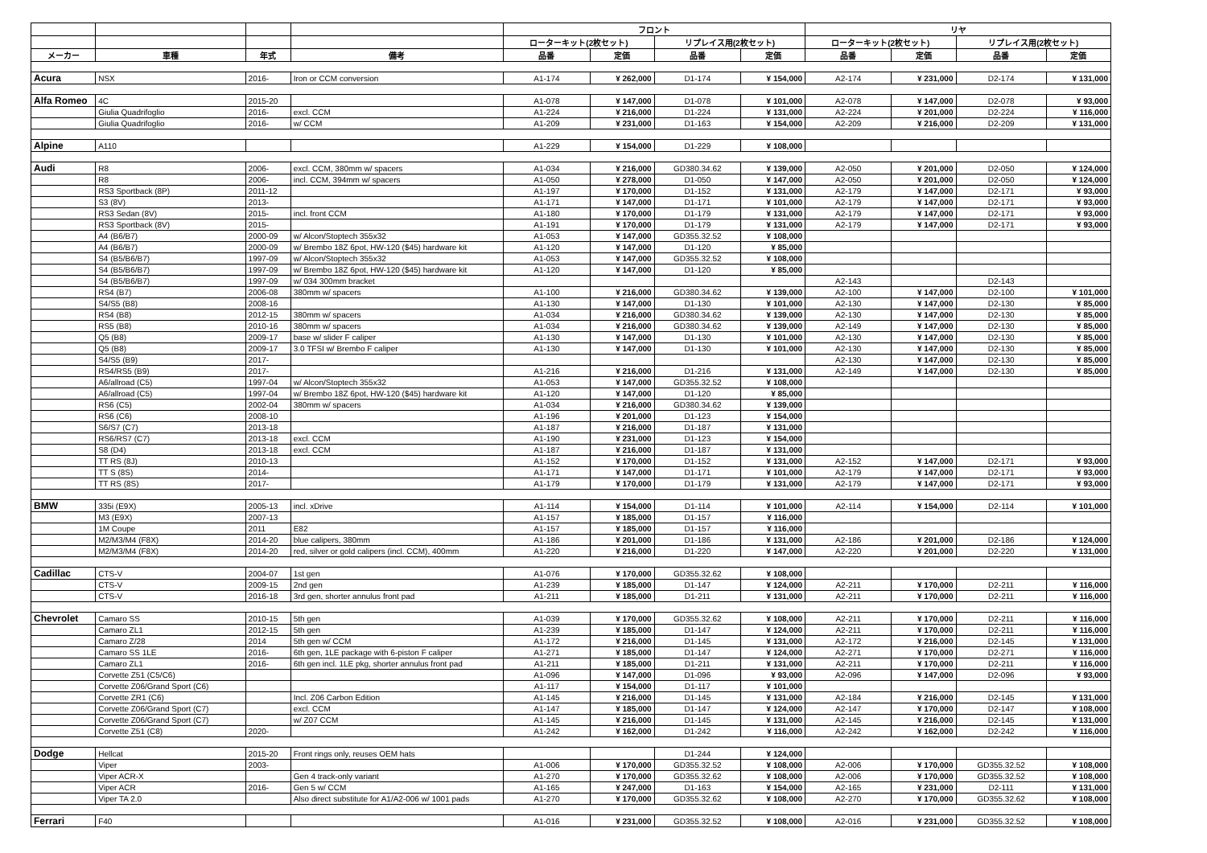| | | | | フロント | | | | リヤ | | | |
| --- | --- | --- | --- | --- | --- | --- | --- | --- | --- | --- | --- |
| | | | | ローターキット(2枚セット) | | リプレイス用(2枚セット) | | ローターキット(2枚セット) | | リプレイス用(2枚セット) | |
| メーカー | 車種 | 年式 | 備考 | 品番 | 定価 | 品番 | 定価 | 品番 | 定価 | 品番 | 定価 |
| Acura | NSX | 2016- | Iron or CCM conversion | A1-174 | ¥ 262,000 | D1-174 | ¥ 154,000 | A2-174 | ¥ 231,000 | D2-174 | ¥ 131,000 |
| Alfa Romeo | 4C | 2015-20 | | A1-078 | ¥ 147,000 | D1-078 | ¥ 101,000 | A2-078 | ¥ 147,000 | D2-078 | ¥ 93,000 |
| | Giulia Quadrifoglio | 2016- | excl. CCM | A1-224 | ¥ 216,000 | D1-224 | ¥ 131,000 | A2-224 | ¥ 201,000 | D2-224 | ¥ 116,000 |
| | Giulia Quadrifoglio | 2016- | w/ CCM | A1-209 | ¥ 231,000 | D1-163 | ¥ 154,000 | A2-209 | ¥ 216,000 | D2-209 | ¥ 131,000 |
| Alpine | A110 | | | A1-229 | ¥ 154,000 | D1-229 | ¥ 108,000 | | | | |
| Audi | R8 | 2006- | excl. CCM, 380mm w/ spacers | A1-034 | ¥ 216,000 | GD380.34.62 | ¥ 139,000 | A2-050 | ¥ 201,000 | D2-050 | ¥ 124,000 |
| | R8 | 2006- | incl. CCM, 394mm w/ spacers | A1-050 | ¥ 278,000 | D1-050 | ¥ 147,000 | A2-050 | ¥ 201,000 | D2-050 | ¥ 124,000 |
| | RS3 Sportback (8P) | 2011-12 | | A1-197 | ¥ 170,000 | D1-152 | ¥ 131,000 | A2-179 | ¥ 147,000 | D2-171 | ¥ 93,000 |
| | S3 (8V) | 2013- | | A1-171 | ¥ 147,000 | D1-171 | ¥ 101,000 | A2-179 | ¥ 147,000 | D2-171 | ¥ 93,000 |
| | RS3 Sedan (8V) | 2015- | incl. front CCM | A1-180 | ¥ 170,000 | D1-179 | ¥ 131,000 | A2-179 | ¥ 147,000 | D2-171 | ¥ 93,000 |
| | RS3 Sportback (8V) | 2015- | | A1-191 | ¥ 170,000 | D1-179 | ¥ 131,000 | A2-179 | ¥ 147,000 | D2-171 | ¥ 93,000 |
| | A4 (B6/B7) | 2000-09 | w/ Alcon/Stoptech 355x32 | A1-053 | ¥ 147,000 | GD355.32.52 | ¥ 108,000 | | | | |
| | A4 (B6/B7) | 2000-09 | w/ Brembo 18Z 6pot, HW-120 ($45) hardware kit | A1-120 | ¥ 147,000 | D1-120 | ¥ 85,000 | | | | |
| | S4 (B5/B6/B7) | 1997-09 | w/ Alcon/Stoptech 355x32 | A1-053 | ¥ 147,000 | GD355.32.52 | ¥ 108,000 | | | | |
| | S4 (B5/B6/B7) | 1997-09 | w/ Brembo 18Z 6pot, HW-120 ($45) hardware kit | A1-120 | ¥ 147,000 | D1-120 | ¥ 85,000 | | | | |
| | S4 (B5/B6/B7) | 1997-09 | w/ 034 300mm bracket | | | | | A2-143 | | D2-143 | |
| | RS4 (B7) | 2006-08 | 380mm w/ spacers | A1-100 | ¥ 216,000 | GD380.34.62 | ¥ 139,000 | A2-100 | ¥ 147,000 | D2-100 | ¥ 101,000 |
| | S4/S5 (B8) | 2008-16 | | A1-130 | ¥ 147,000 | D1-130 | ¥ 101,000 | A2-130 | ¥ 147,000 | D2-130 | ¥ 85,000 |
| | RS4 (B8) | 2012-15 | 380mm w/ spacers | A1-034 | ¥ 216,000 | GD380.34.62 | ¥ 139,000 | A2-130 | ¥ 147,000 | D2-130 | ¥ 85,000 |
| | RS5 (B8) | 2010-16 | 380mm w/ spacers | A1-034 | ¥ 216,000 | GD380.34.62 | ¥ 139,000 | A2-149 | ¥ 147,000 | D2-130 | ¥ 85,000 |
| | Q5 (B8) | 2009-17 | base w/ slider F caliper | A1-130 | ¥ 147,000 | D1-130 | ¥ 101,000 | A2-130 | ¥ 147,000 | D2-130 | ¥ 85,000 |
| | Q5 (B8) | 2009-17 | 3.0 TFSI w/ Brembo F caliper | A1-130 | ¥ 147,000 | D1-130 | ¥ 101,000 | A2-130 | ¥ 147,000 | D2-130 | ¥ 85,000 |
| | S4/S5 (B9) | 2017- | | | | | | A2-130 | ¥ 147,000 | D2-130 | ¥ 85,000 |
| | RS4/RS5 (B9) | 2017- | | A1-216 | ¥ 216,000 | D1-216 | ¥ 131,000 | A2-149 | ¥ 147,000 | D2-130 | ¥ 85,000 |
| | A6/allroad (C5) | 1997-04 | w/ Alcon/Stoptech 355x32 | A1-053 | ¥ 147,000 | GD355.32.52 | ¥ 108,000 | | | | |
| | A6/allroad (C5) | 1997-04 | w/ Brembo 18Z 6pot, HW-120 ($45) hardware kit | A1-120 | ¥ 147,000 | D1-120 | ¥ 85,000 | | | | |
| | RS6 (C5) | 2002-04 | 380mm w/ spacers | A1-034 | ¥ 216,000 | GD380.34.62 | ¥ 139,000 | | | | |
| | RS6 (C6) | 2008-10 | | A1-196 | ¥ 201,000 | D1-123 | ¥ 154,000 | | | | |
| | S6/S7 (C7) | 2013-18 | | A1-187 | ¥ 216,000 | D1-187 | ¥ 131,000 | | | | |
| | RS6/RS7 (C7) | 2013-18 | excl. CCM | A1-190 | ¥ 231,000 | D1-123 | ¥ 154,000 | | | | |
| | S8 (D4) | 2013-18 | excl. CCM | A1-187 | ¥ 216,000 | D1-187 | ¥ 131,000 | | | | |
| | TT RS (8J) | 2010-13 | | A1-152 | ¥ 170,000 | D1-152 | ¥ 131,000 | A2-152 | ¥ 147,000 | D2-171 | ¥ 93,000 |
| | TT S (8S) | 2014- | | A1-171 | ¥ 147,000 | D1-171 | ¥ 101,000 | A2-179 | ¥ 147,000 | D2-171 | ¥ 93,000 |
| | TT RS (8S) | 2017- | | A1-179 | ¥ 170,000 | D1-179 | ¥ 131,000 | A2-179 | ¥ 147,000 | D2-171 | ¥ 93,000 |
| BMW | 335i (E9X) | 2005-13 | incl. xDrive | A1-114 | ¥ 154,000 | D1-114 | ¥ 101,000 | A2-114 | ¥ 154,000 | D2-114 | ¥ 101,000 |
| | M3 (E9X) | 2007-13 | | A1-157 | ¥ 185,000 | D1-157 | ¥ 116,000 | | | | |
| | 1M Coupe | 2011 | E82 | A1-157 | ¥ 185,000 | D1-157 | ¥ 116,000 | | | | |
| | M2/M3/M4 (F8X) | 2014-20 | blue calipers, 380mm | A1-186 | ¥ 201,000 | D1-186 | ¥ 131,000 | A2-186 | ¥ 201,000 | D2-186 | ¥ 124,000 |
| | M2/M3/M4 (F8X) | 2014-20 | red, silver or gold calipers (incl. CCM), 400mm | A1-220 | ¥ 216,000 | D1-220 | ¥ 147,000 | A2-220 | ¥ 201,000 | D2-220 | ¥ 131,000 |
| Cadillac | CTS-V | 2004-07 | 1st gen | A1-076 | ¥ 170,000 | GD355.32.62 | ¥ 108,000 | | | | |
| | CTS-V | 2009-15 | 2nd gen | A1-239 | ¥ 185,000 | D1-147 | ¥ 124,000 | A2-211 | ¥ 170,000 | D2-211 | ¥ 116,000 |
| | CTS-V | 2016-18 | 3rd gen, shorter annulus front pad | A1-211 | ¥ 185,000 | D1-211 | ¥ 131,000 | A2-211 | ¥ 170,000 | D2-211 | ¥ 116,000 |
| Chevrolet | Camaro SS | 2010-15 | 5th gen | A1-039 | ¥ 170,000 | GD355.32.62 | ¥ 108,000 | A2-211 | ¥ 170,000 | D2-211 | ¥ 116,000 |
| | Camaro ZL1 | 2012-15 | 5th gen | A1-239 | ¥ 185,000 | D1-147 | ¥ 124,000 | A2-211 | ¥ 170,000 | D2-211 | ¥ 116,000 |
| | Camaro Z/28 | 2014 | 5th gen w/ CCM | A1-172 | ¥ 216,000 | D1-145 | ¥ 131,000 | A2-172 | ¥ 216,000 | D2-145 | ¥ 131,000 |
| | Camaro SS 1LE | 2016- | 6th gen, 1LE package with 6-piston F caliper | A1-271 | ¥ 185,000 | D1-147 | ¥ 124,000 | A2-271 | ¥ 170,000 | D2-271 | ¥ 116,000 |
| | Camaro ZL1 | 2016- | 6th gen incl. 1LE pkg, shorter annulus front pad | A1-211 | ¥ 185,000 | D1-211 | ¥ 131,000 | A2-211 | ¥ 170,000 | D2-211 | ¥ 116,000 |
| | Corvette Z51 (C5/C6) | | | A1-096 | ¥ 147,000 | D1-096 | ¥ 93,000 | A2-096 | ¥ 147,000 | D2-096 | ¥ 93,000 |
| | Corvette Z06/Grand Sport (C6) | | | A1-117 | ¥ 154,000 | D1-117 | ¥ 101,000 | | | | |
| | Corvette ZR1 (C6) | | Incl. Z06 Carbon Edition | A1-145 | ¥ 216,000 | D1-145 | ¥ 131,000 | A2-184 | ¥ 216,000 | D2-145 | ¥ 131,000 |
| | Corvette Z06/Grand Sport (C7) | | excl. CCM | A1-147 | ¥ 185,000 | D1-147 | ¥ 124,000 | A2-147 | ¥ 170,000 | D2-147 | ¥ 108,000 |
| | Corvette Z06/Grand Sport (C7) | | w/ Z07 CCM | A1-145 | ¥ 216,000 | D1-145 | ¥ 131,000 | A2-145 | ¥ 216,000 | D2-145 | ¥ 131,000 |
| | Corvette Z51 (C8) | 2020- | | A1-242 | ¥ 162,000 | D1-242 | ¥ 116,000 | A2-242 | ¥ 162,000 | D2-242 | ¥ 116,000 |
| Dodge | Hellcat | 2015-20 | Front rings only, reuses OEM hats | | | D1-244 | ¥ 124,000 | | | | |
| | Viper | 2003- | | A1-006 | ¥ 170,000 | GD355.32.52 | ¥ 108,000 | A2-006 | ¥ 170,000 | GD355.32.52 | ¥ 108,000 |
| | Viper ACR-X | | Gen 4 track-only variant | A1-270 | ¥ 170,000 | GD355.32.62 | ¥ 108,000 | A2-006 | ¥ 170,000 | GD355.32.52 | ¥ 108,000 |
| | Viper ACR | 2016- | Gen 5 w/ CCM | A1-165 | ¥ 247,000 | D1-163 | ¥ 154,000 | A2-165 | ¥ 231,000 | D2-111 | ¥ 131,000 |
| | Viper TA 2.0 | | Also direct substitute for A1/A2-006 w/ 1001 pads | A1-270 | ¥ 170,000 | GD355.32.62 | ¥ 108,000 | A2-270 | ¥ 170,000 | GD355.32.62 | ¥ 108,000 |
| Ferrari | F40 | | | A1-016 | ¥ 231,000 | GD355.32.52 | ¥ 108,000 | A2-016 | ¥ 231,000 | GD355.32.52 | ¥ 108,000 |